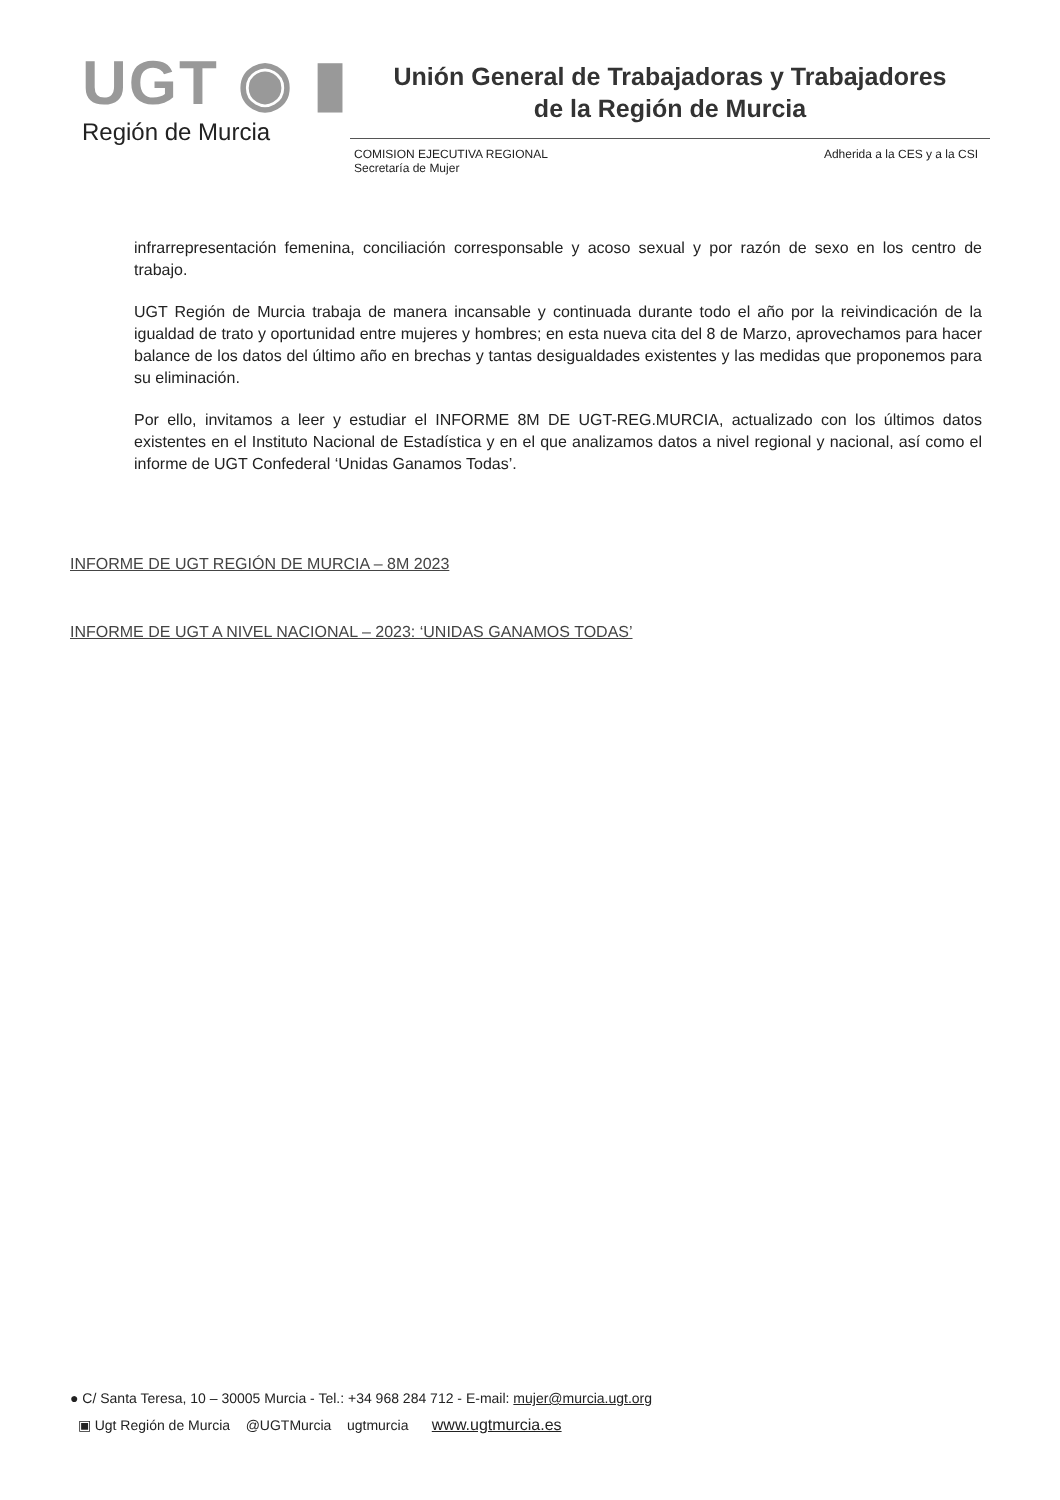UGT ◉ ▮
Región de Murcia
Unión General de Trabajadoras y Trabajadores
de la Región de Murcia
COMISION EJECUTIVA REGIONAL
Secretaría de Mujer
Adherida a la CES y a la CSI
infrarrepresentación femenina, conciliación corresponsable y acoso sexual y por razón de sexo en los centro de trabajo.
UGT Región de Murcia trabaja de manera incansable y continuada durante todo el año por la reivindicación de la igualdad de trato y oportunidad entre mujeres y hombres; en esta nueva cita del 8 de Marzo, aprovechamos para hacer balance de los datos del último año en brechas y tantas desigualdades existentes y las medidas que proponemos para su eliminación.
Por ello, invitamos a leer y estudiar el INFORME 8M DE UGT-REG.MURCIA, actualizado con los últimos datos existentes en el Instituto Nacional de Estadística y en el que analizamos datos a nivel regional y nacional, así como el informe de UGT Confederal ‘Unidas Ganamos Todas’.
INFORME DE UGT REGIÓN DE MURCIA – 8M 2023
INFORME DE UGT A NIVEL NACIONAL – 2023: ‘UNIDAS GANAMOS TODAS’
● C/ Santa Teresa, 10 – 30005 Murcia - Tel.: +34 968 284 712 - E-mail: mujer@murcia.ugt.org
▣ Ugt Región de Murcia @UGTMurcia ugtmurcia www.ugtmurcia.es